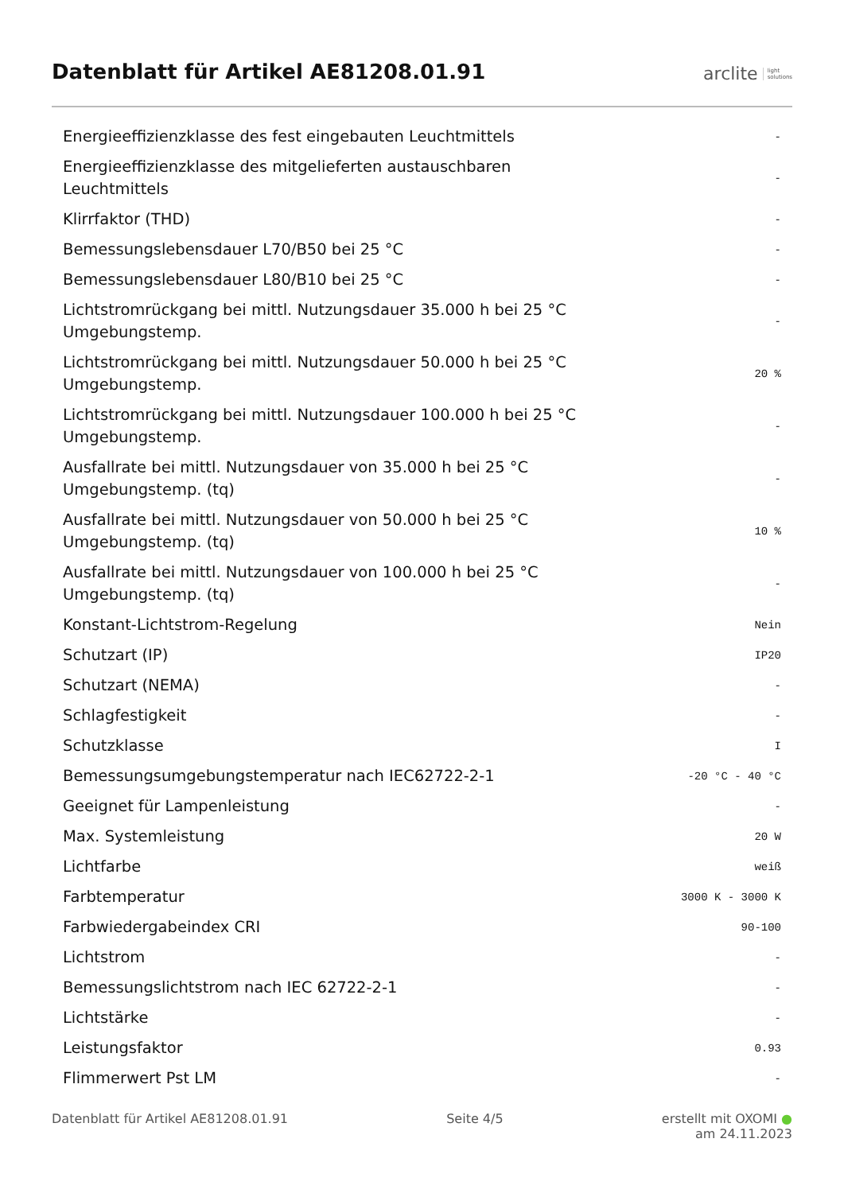Datenblatt für Artikel AE81208.01.91
arclite light
solutions
| Energieeffizienzklasse des fest eingebauten Leuchtmittels | - |
| Energieeffizienzklasse des mitgelieferten austauschbaren Leuchtmittels | - |
| Klirrfaktor (THD) | - |
| Bemessungslebensdauer L70/B50 bei 25 °C | - |
| Bemessungslebensdauer L80/B10 bei 25 °C | - |
| Lichtstromrückgang bei mittl. Nutzungsdauer 35.000 h bei 25 °C Umgebungstemp. | - |
| Lichtstromrückgang bei mittl. Nutzungsdauer 50.000 h bei 25 °C Umgebungstemp. | 20 % |
| Lichtstromrückgang bei mittl. Nutzungsdauer 100.000 h bei 25 °C Umgebungstemp. | - |
| Ausfallrate bei mittl. Nutzungsdauer von 35.000 h bei 25 °C Umgebungstemp. (tq) | - |
| Ausfallrate bei mittl. Nutzungsdauer von 50.000 h bei 25 °C Umgebungstemp. (tq) | 10 % |
| Ausfallrate bei mittl. Nutzungsdauer von 100.000 h bei 25 °C Umgebungstemp. (tq) | - |
| Konstant-Lichtstrom-Regelung | Nein |
| Schutzart (IP) | IP20 |
| Schutzart (NEMA) | - |
| Schlagfestigkeit | - |
| Schutzklasse | I |
| Bemessungsumgebungstemperatur nach IEC62722-2-1 | -20 °C - 40 °C |
| Geeignet für Lampenleistung | - |
| Max. Systemleistung | 20 W |
| Lichtfarbe | weiß |
| Farbtemperatur | 3000 K - 3000 K |
| Farbwiedergabeindex CRI | 90-100 |
| Lichtstrom | - |
| Bemessungslichtstrom nach IEC 62722-2-1 | - |
| Lichtstärke | - |
| Leistungsfaktor | 0.93 |
| Flimmerwert Pst LM | - |
Datenblatt für Artikel AE81208.01.91 Seite 4/5 erstellt mit OXOMI ●
am 24.11.2023